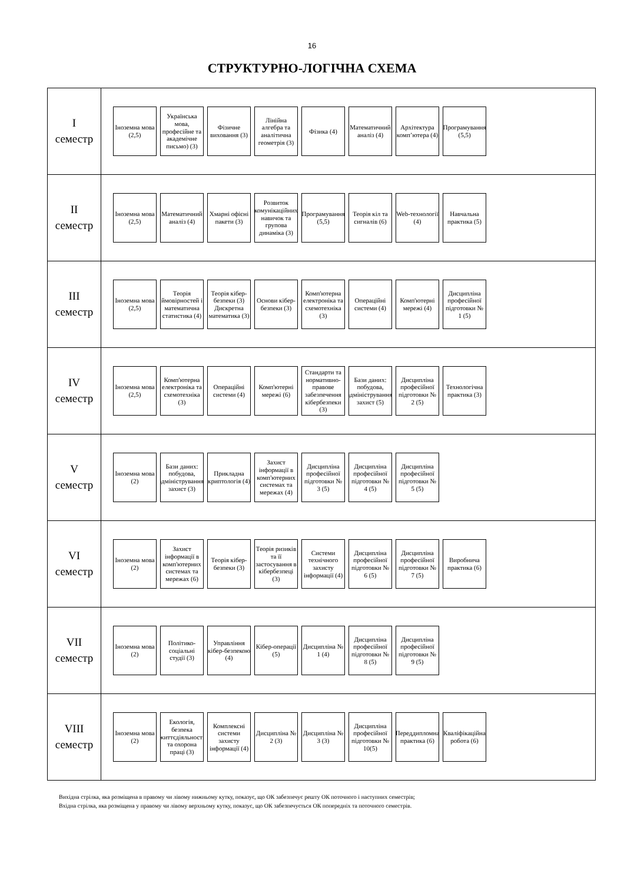16
СТРУКТУРНО-ЛОГІЧНА СХЕМА
I
семестр
Іноземна мова (2,5)
Українська мова, професійне та академічне письмо) (3)
Фізичне виховання (3)
Лінійна алгебра та аналітична геометрія (3)
Фізика (4)
Математичний аналіз (4)
Архітектура комп’ютера (4)
Програмування (5,5)
II
семестр
Іноземна мова (2,5)
Математичний аналіз (4)
Хмарні офісні пакети (3)
Розвиток комунікаційних навичок та групова динаміка (3)
Програмування (5,5)
Теорія кіл та сигналів (6)
Web-технології (4)
Навчальна практика (5)
III
семестр
Іноземна мова (2,5)
Теорія ймовірностей і математична статистика (4)
Теорія кібер-безпеки (3) Дискретна математика (3)
Основи кібер-безпеки (3)
Комп'ютерна електроніка та схемотехніка (3)
Операційні системи (4)
Комп'ютерні мережі (4)
Дисципліна професійної підготовки № 1 (5)
IV
семестр
Іноземна мова (2,5)
Комп'ютерна електроніка та схемотехніка (3)
Операційні системи (4)
Комп'ютерні мережі (6)
Стандарти та нормативно-правове забезпечення кібербезпеки (3)
Бази даних: побудова, адміністрування, захист (5)
Дисципліна професійної підготовки № 2 (5)
Технологічна практика (3)
V
семестр
Іноземна мова (2)
Бази даних: побудова, адміністрування, захист (3)
Прикладна криптологія (4)
Захист інформації в комп'ютерних системах та мережах (4)
Дисципліна професійної підготовки № 3 (5)
Дисципліна професійної підготовки № 4 (5)
Дисципліна професійної підготовки № 5 (5)
VI
семестр
Іноземна мова (2)
Захист інформації в комп'ютерних системах та мережах (6)
Теорія кібер-безпеки (3)
Теорія ризиків та її застосування в кібербезпеці (3)
Системи технічного захисту інформації (4)
Дисципліна професійної підготовки № 6 (5)
Дисципліна професійної підготовки № 7 (5)
Виробнича практика (6)
VII
семестр
Іноземна мова (2)
Політико-соціальні студії (3)
Управління кібер-безпекою (4)
Кібер-операції (5)
Дисципліна № 1 (4)
Дисципліна професійної підготовки № 8 (5)
Дисципліна професійної підготовки № 9 (5)
VIII
семестр
Іноземна мова (2)
Екологія, безпека життєдіяльності та охорона праці (3)
Комплексні системи захисту інформації (4)
Дисципліна № 2 (3)
Дисципліна № 3 (3)
Дисципліна професійної підготовки № 10(5)
Переддипломна практика (6)
Кваліфікаційна робота (6)
Вихідна стрілка, яка розміщена в правому чи лівому нижньому кутку, показує, що ОК забезпечує решту ОК поточного і наступних семестрів;
Вхідна стрілка, яка розміщена у правому чи лівому верхньому кутку, показує, що ОК забезпечується ОК попередніх та поточного семестрів.